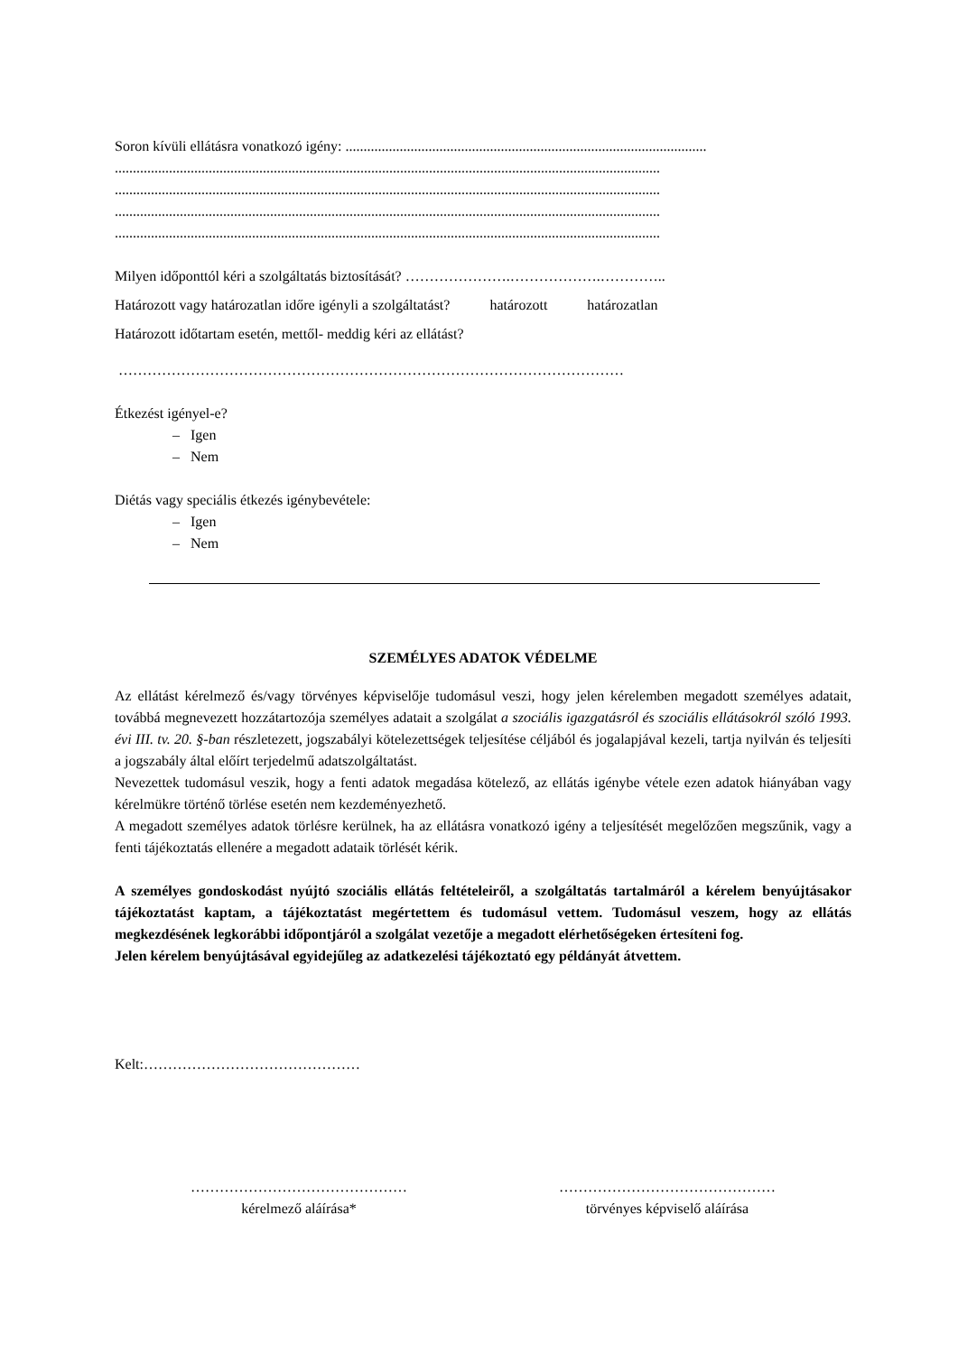Soron kívüli ellátásra vonatkozó igény: ....................................................................................................
.......................................................................................................................................................
.......................................................................................................................................................
.......................................................................................................................................................
.......................................................................................................................................................
Milyen időponttól kéri a szolgáltatás biztosítását? ………………….……………….…………..
Határozott vagy határozatlan időre igényli a szolgáltatást? határozott határozatlan
Határozott időtartam esetén, mettől- meddig kéri az ellátást?
……………………………………………………………………………………………
Étkezést igényel-e?
– Igen
– Nem
Diétás vagy speciális étkezés igénybevétele:
– Igen
– Nem
SZEMÉLYES ADATOK VÉDELME
Az ellátást kérelmező és/vagy törvényes képviselője tudomásul veszi, hogy jelen kérelemben megadott személyes adatait, továbbá megnevezett hozzátartozója személyes adatait a szolgálat a szociális igazgatásról és szociális ellátásokról szóló 1993. évi III. tv. 20. §-ban részletezett, jogszabályi kötelezettségek teljesítése céljából és jogalapjával kezeli, tartja nyilván és teljesíti a jogszabály által előírt terjedelmű adatszolgáltatást.
Nevezettek tudomásul veszik, hogy a fenti adatok megadása kötelező, az ellátás igénybe vétele ezen adatok hiányában vagy kérelmükre történő törlése esetén nem kezdeményezhető.
A megadott személyes adatok törlésre kerülnek, ha az ellátásra vonatkozó igény a teljesítését megelőzően megszűnik, vagy a fenti tájékoztatás ellenére a megadott adataik törlését kérik.
A személyes gondoskodást nyújtó szociális ellátás feltételeiről, a szolgáltatás tartalmáról a kérelem benyújtásakor tájékoztatást kaptam, a tájékoztatást megértettem és tudomásul vettem. Tudomásul veszem, hogy az ellátás megkezdésének legkorábbi időpontjáról a szolgálat vezetője a megadott elérhetőségeken értesíteni fog.
Jelen kérelem benyújtásával egyidejűleg az adatkezelési tájékoztató egy példányát átvettem.
Kelt:………………………………………
………………………………………
kérelmező aláírása*
………………………………………
törvényes képviselő aláírása